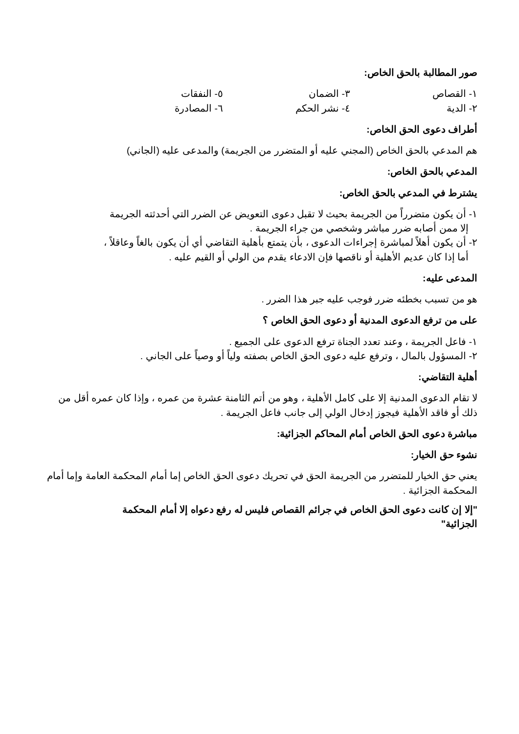صور المطالبة بالحق الخاص:
١- القصاص
٣- الضمان
٥- النفقات
٢- الدية
٤- نشر الحكم
٦- المصادرة
أطراف دعوى الحق الخاص:
هم المدعي بالحق الخاص (المجني عليه أو المتضرر من الجريمة) والمدعى عليه (الجاني)
المدعي بالحق الخاص:
يشترط في المدعي بالحق الخاص:
١- أن يكون متضرراً من الجريمة بحيث لا تقبل دعوى التعويض عن الضرر التي أحدثته الجريمة
إلا ممن أصابه ضرر مباشر وشخصي من جراء الجريمة .
٢- أن يكون أهلاً لمباشرة إجراءات الدعوى ، بأن يتمتع بأهلية التقاضي أي أن يكون بالغاً وعاقلاً ،
أما إذا كان عديم الأهلية أو ناقصها فإن الادعاء يقدم من الولي أو القيم عليه .
المدعى عليه:
هو من تسبب بخطئه ضرر فوجب عليه جبر هذا الضرر .
على من ترفع الدعوى المدنية أو دعوى الحق الخاص ؟
١- فاعل الجريمة ، وعند تعدد الجناة ترفع الدعوى على الجميع .
٢- المسؤول بالمال ، وترفع عليه دعوى الحق الخاص بصفته ولياً أو وصياً على الجاني .
أهلية التقاضي:
لا تقام الدعوى المدنية إلا على كامل الأهلية ، وهو من أتم الثامنة عشرة من عمره ، وإذا كان عمره أقل من ذلك أو فاقد الأهلية فيجوز إدخال الولي إلى جانب فاعل الجريمة .
مباشرة دعوى الحق الخاص أمام المحاكم الجزائية:
نشوء حق الخيار:
يعني حق الخيار للمتضرر من الجريمة الحق في تحريك دعوى الحق الخاص إما أمام المحكمة العامة وإما أمام المحكمة الجزائية .
"إلا إن كانت دعوى الحق الخاص في جرائم القصاص فليس له رفع دعواه إلا أمام المحكمة الجزائية"